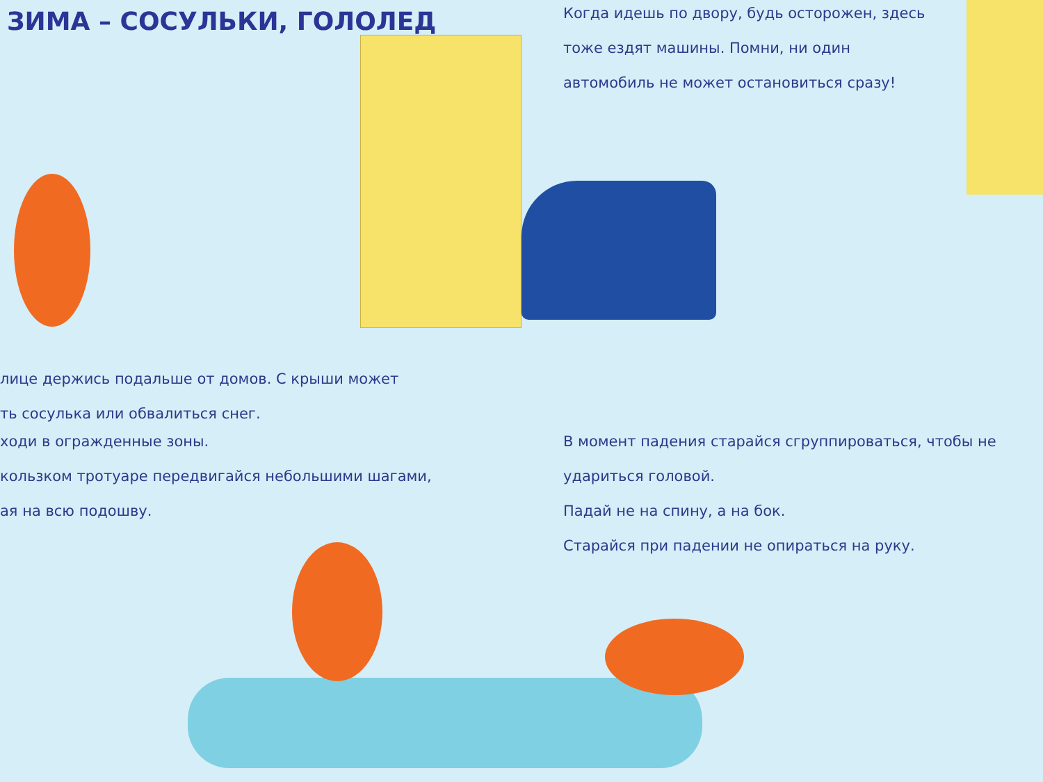ЗИМА – СОСУЛЬКИ, ГОЛОЛЕД
лице держись подальше от домов. С крыши может
ть сосулька или обвалиться снег.
Когда идешь по двору, будь осторожен, здесь
тоже ездят машины. Помни, ни один
автомобиль не может остановиться сразу!
ходи в огражденные зоны.
кользком тротуаре передвигайся небольшими шагами,
ая на всю подошву.
В момент падения старайся сгруппироваться, чтобы не
удариться головой.
Падай не на спину, а на бок.
Старайся при падении не опираться на руку.